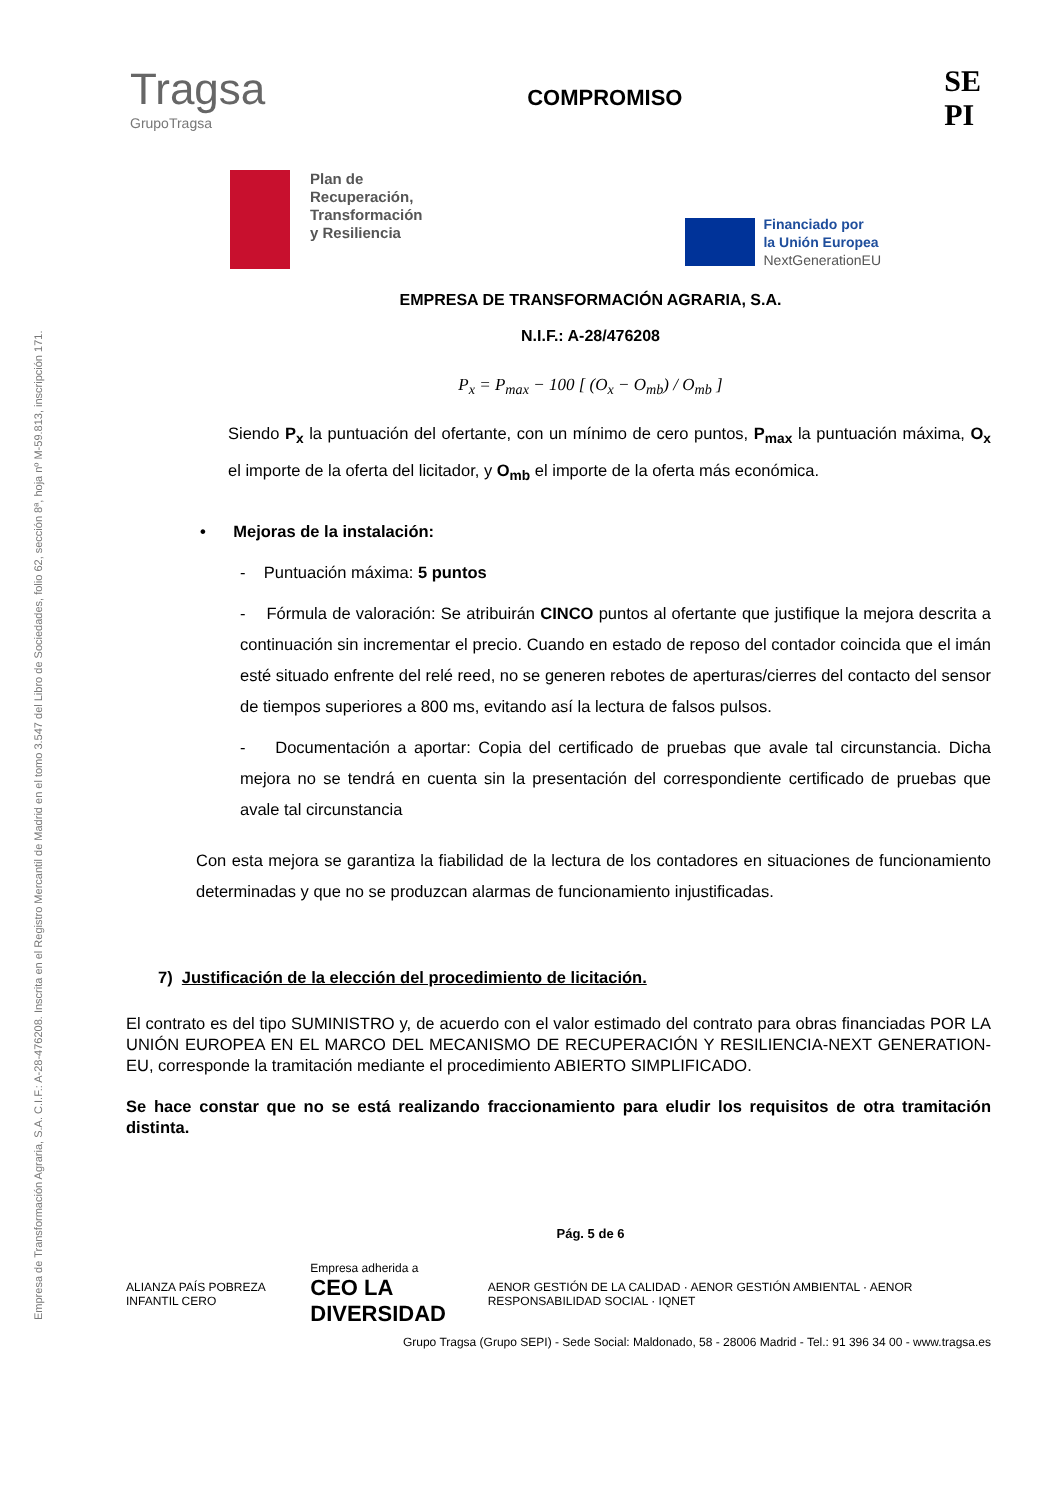Empresa de Transformación Agraria, S.A. C.I.F.: A-28-476208. Inscrita en el Registro Mercantil de Madrid en el tomo 3.547 del Libro de Sociedades, folio 62, sección 8ª, hoja nº M-59.813, inscripción 171.
Tragsa
GrupoTragsa
COMPROMISO
SE
PI
Plan de
Recuperación,
Transformación
y Resiliencia
Financiado por
la Unión Europea
NextGenerationEU
EMPRESA DE TRANSFORMACIÓN AGRARIA, S.A.
N.I.F.: A-28/476208
P<sub>x</sub> = P<sub>max</sub> − 100 [ (O<sub>x</sub> − O<sub>mb</sub>) / O<sub>mb</sub> ]
Siendo P<sub>x</sub> la puntuación del ofertante, con un mínimo de cero puntos, P<sub>max</sub> la puntuación máxima, O<sub>x</sub> el importe de la oferta del licitador, y O<sub>mb</sub> el importe de la oferta más económica.
• Mejoras de la instalación:
- Puntuación máxima: 5 puntos
- Fórmula de valoración: Se atribuirán CINCO puntos al ofertante que justifique la mejora descrita a continuación sin incrementar el precio. Cuando en estado de reposo del contador coincida que el imán esté situado enfrente del relé reed, no se generen rebotes de aperturas/cierres del contacto del sensor de tiempos superiores a 800 ms, evitando así la lectura de falsos pulsos.
- Documentación a aportar: Copia del certificado de pruebas que avale tal circunstancia. Dicha mejora no se tendrá en cuenta sin la presentación del correspondiente certificado de pruebas que avale tal circunstancia
Con esta mejora se garantiza la fiabilidad de la lectura de los contadores en situaciones de funcionamiento determinadas y que no se produzcan alarmas de funcionamiento injustificadas.
7) Justificación de la elección del procedimiento de licitación.
El contrato es del tipo SUMINISTRO y, de acuerdo con el valor estimado del contrato para obras financiadas POR LA UNIÓN EUROPEA EN EL MARCO DEL MECANISMO DE RECUPERACIÓN Y RESILIENCIA-NEXT GENERATION-EU, corresponde la tramitación mediante el procedimiento ABIERTO SIMPLIFICADO.
Se hace constar que no se está realizando fraccionamiento para eludir los requisitos de otra tramitación distinta.
Pág. 5 de 6
ALIANZA PAÍS POBREZA INFANTIL CERO
Empresa adherida a
CEO LA DIVERSIDAD
AENOR GESTIÓN DE LA CALIDAD · AENOR GESTIÓN AMBIENTAL · AENOR RESPONSABILIDAD SOCIAL · IQNET
Grupo Tragsa (Grupo SEPI) - Sede Social: Maldonado, 58 - 28006 Madrid - Tel.: 91 396 34 00 - www.tragsa.es